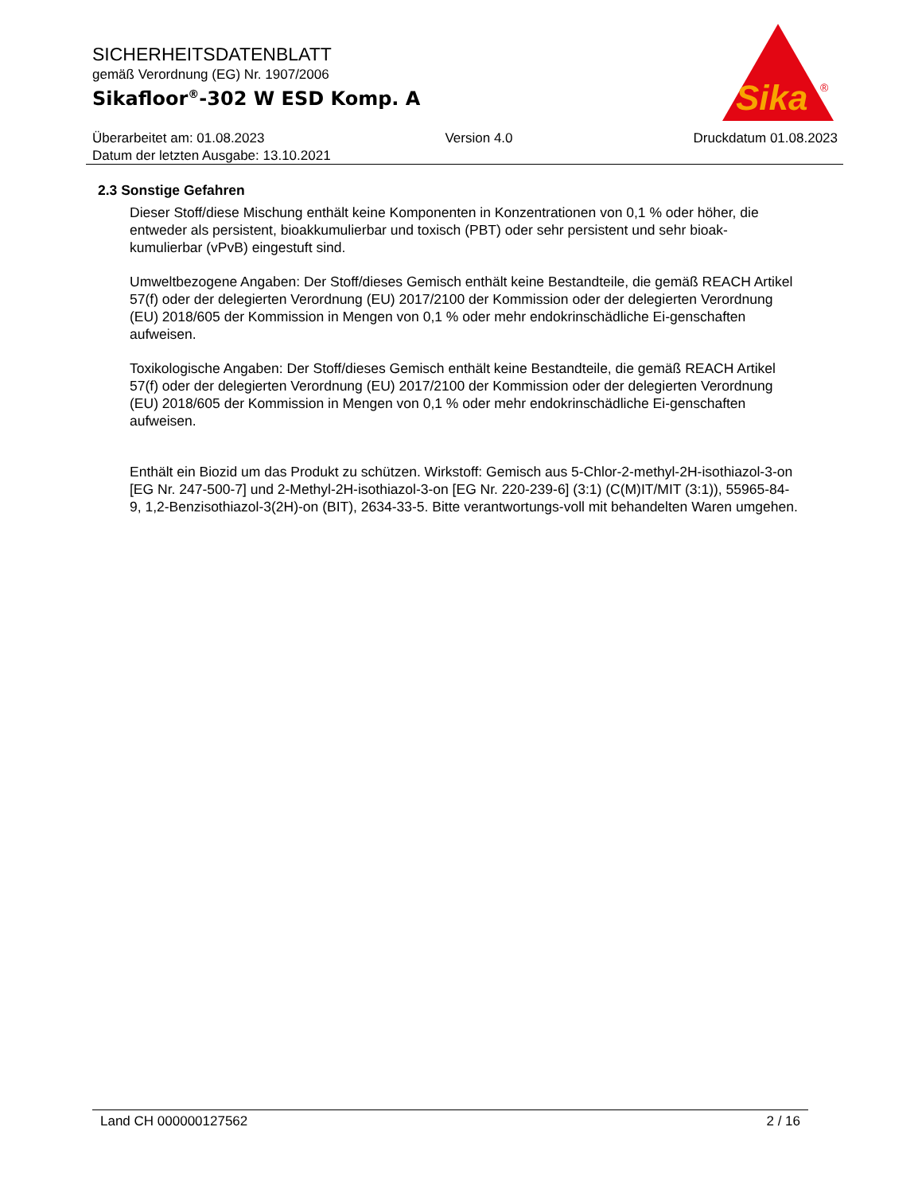SICHERHEITSDATENBLATT
gemäß Verordnung (EG) Nr. 1907/2006
Sikafloor<sup>®</sup>-302 W ESD Komp. A
Sika
®
Überarbeitet am: 01.08.2023 Version 4.0 Druckdatum 01.08.2023
Datum der letzten Ausgabe: 13.10.2021
2.3 Sonstige Gefahren
Dieser Stoff/diese Mischung enthält keine Komponenten in Konzentrationen von 0,1 % oder höher, die entweder als persistent, bioakkumulierbar und toxisch (PBT) oder sehr persistent und sehr bioak-kumulierbar (vPvB) eingestuft sind.
Umweltbezogene Angaben: Der Stoff/dieses Gemisch enthält keine Bestandteile, die gemäß REACH Artikel 57(f) oder der delegierten Verordnung (EU) 2017/2100 der Kommission oder der delegierten Verordnung (EU) 2018/605 der Kommission in Mengen von 0,1 % oder mehr endokrinschädliche Ei-genschaften aufweisen.
Toxikologische Angaben: Der Stoff/dieses Gemisch enthält keine Bestandteile, die gemäß REACH Artikel 57(f) oder der delegierten Verordnung (EU) 2017/2100 der Kommission oder der delegierten Verordnung (EU) 2018/605 der Kommission in Mengen von 0,1 % oder mehr endokrinschädliche Ei-genschaften aufweisen.
Enthält ein Biozid um das Produkt zu schützen. Wirkstoff: Gemisch aus 5-Chlor-2-methyl-2H-isothiazol-3-on [EG Nr. 247-500-7] und 2-Methyl-2H-isothiazol-3-on [EG Nr. 220-239-6] (3:1) (C(M)IT/MIT (3:1)), 55965-84-9, 1,2-Benzisothiazol-3(2H)-on (BIT), 2634-33-5. Bitte verantwortungs-voll mit behandelten Waren umgehen.
Land CH 000000127562 2 / 16